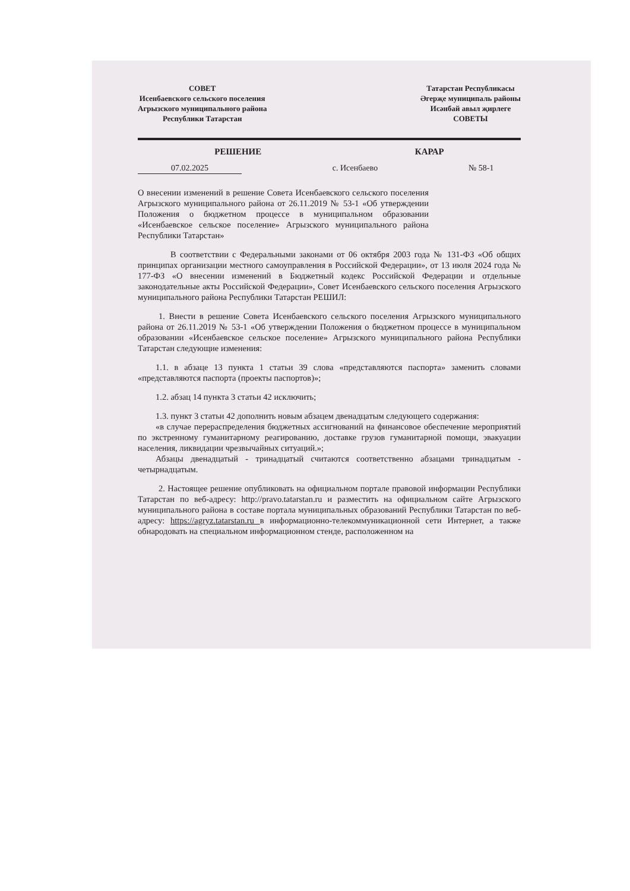СОВЕТ
Исенбаевского сельского поселения
Агрызского муниципального района
Республики Татарстан
Татарстан Республикасы
Әгерҗе муниципаль районы
Исәнбай авыл җирлеге
СОВЕТЫ
РЕШЕНИЕ КАРАР
07.02.2025 с. Исенбаево № 58-1
О внесении изменений в решение Совета Исенбаевского сельского поселения Агрызского муниципального района от 26.11.2019 № 53-1 «Об утверждении Положения о бюджетном процессе в муниципальном образовании «Исенбаевское сельское поселение» Агрызского муниципального района Республики Татарстан»
В соответствии с Федеральными законами от 06 октября 2003 года № 131-ФЗ «Об общих принципах организации местного самоуправления в Российской Федерации», от 13 июля 2024 года № 177-ФЗ «О внесении изменений в Бюджетный кодекс Российской Федерации и отдельные законодательные акты Российской Федерации», Совет Исенбаевского сельского поселения Агрызского муниципального района Республики Татарстан РЕШИЛ:
1. Внести в решение Совета Исенбаевского сельского поселения Агрызского муниципального района от 26.11.2019 № 53-1 «Об утверждении Положения о бюджетном процессе в муниципальном образовании «Исенбаевское сельское поселение» Агрызского муниципального района Республики Татарстан следующие изменения:
1.1. в абзаце 13 пункта 1 статьи 39 слова «представляются паспорта» заменить словами «представляются паспорта (проекты паспортов)»;
1.2. абзац 14 пункта 3 статьи 42 исключить;
1.3. пункт 3 статьи 42 дополнить новым абзацем двенадцатым следующего содержания:
«в случае перераспределения бюджетных ассигнований на финансовое обеспечение мероприятий по экстренному гуманитарному реагированию, доставке грузов гуманитарной помощи, эвакуации населения, ликвидации чрезвычайных ситуаций.»;
Абзацы двенадцатый - тринадцатый считаются соответственно абзацами тринадцатым - четырнадцатым.
2. Настоящее решение опубликовать на официальном портале правовой информации Республики Татарстан по веб-адресу: http://pravo.tatarstan.ru и разместить на официальном сайте Агрызского муниципального района в составе портала муниципальных образований Республики Татарстан по веб-адресу: https://agryz.tatarstan.ru в информационно-телекоммуникационной сети Интернет, а также обнародовать на специальном информационном стенде, расположенном на